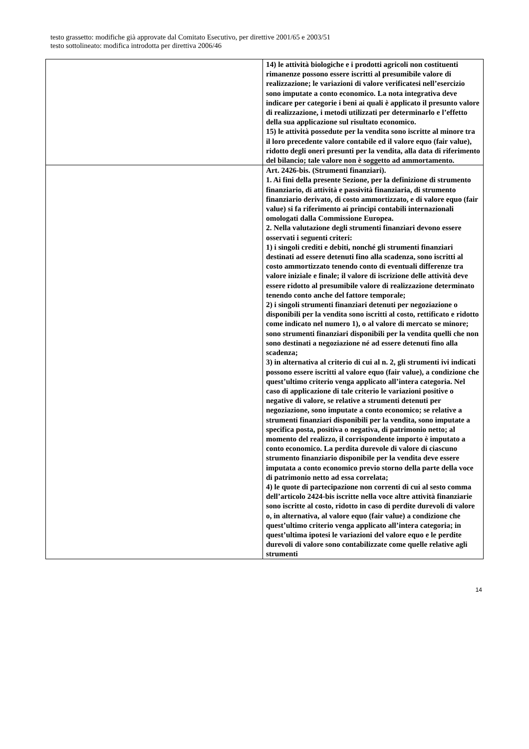testo grassetto: modifiche già approvate dal Comitato Esecutivo, per direttive 2001/65 e 2003/51
testo sottolineato: modifica introdotta per direttiva 2006/46
| | 14) le attività biologiche e i prodotti agricoli non costituenti rimanenze possono essere iscritti al presumibile valore di realizzazione; le variazioni di valore verificatesi nell’esercizio sono imputate a conto economico. La nota integrativa deve indicare per categorie i beni ai quali è applicato il presunto valore di realizzazione, i metodi utilizzati per determinarlo e l’effetto della sua applicazione sul risultato economico. 15) le attività possedute per la vendita sono iscritte al minore tra il loro precedente valore contabile ed il valore equo (fair value), ridotto degli oneri presunti per la vendita, alla data di riferimento del bilancio; tale valore non è soggetto ad ammortamento. |
| | Art. 2426-bis. (Strumenti finanziari). 1. Ai fini della presente Sezione, per la definizione di strumento finanziario, di attività e passività finanziaria, di strumento finanziario derivato, di costo ammortizzato, e di valore equo (fair value) si fa riferimento ai principi contabili internazionali omologati dalla Commissione Europea. 2. Nella valutazione degli strumenti finanziari devono essere osservati i seguenti criteri: 1) i singoli crediti e debiti, nonché gli strumenti finanziari destinati ad essere detenuti fino alla scadenza, sono iscritti al costo ammortizzato tenendo conto di eventuali differenze tra valore iniziale e finale; il valore di iscrizione delle attività deve essere ridotto al presumibile valore di realizzazione determinato tenendo conto anche del fattore temporale; 2) i singoli strumenti finanziari detenuti per negoziazione o disponibili per la vendita sono iscritti al costo, rettificato e ridotto come indicato nel numero 1), o al valore di mercato se minore; sono strumenti finanziari disponibili per la vendita quelli che non sono destinati a negoziazione né ad essere detenuti fino alla scadenza; 3) in alternativa al criterio di cui al n. 2, gli strumenti ivi indicati possono essere iscritti al valore equo (fair value), a condizione che quest’ultimo criterio venga applicato all’intera categoria. Nel caso di applicazione di tale criterio le variazioni positive o negative di valore, se relative a strumenti detenuti per negoziazione, sono imputate a conto economico; se relative a strumenti finanziari disponibili per la vendita, sono imputate a specifica posta, positiva o negativa, di patrimonio netto; al momento del realizzo, il corrispondente importo è imputato a conto economico. La perdita durevole di valore di ciascuno strumento finanziario disponibile per la vendita deve essere imputata a conto economico previo storno della parte della voce di patrimonio netto ad essa correlata; 4) le quote di partecipazione non correnti di cui al sesto comma dell’articolo 2424-bis iscritte nella voce altre attività finanziarie sono iscritte al costo, ridotto in caso di perdite durevoli di valore o, in alternativa, al valore equo (fair value) a condizione che quest’ultimo criterio venga applicato all’intera categoria; in quest’ultima ipotesi le variazioni del valore equo e le perdite durevoli di valore sono contabilizzate come quelle relative agli strumenti |
14